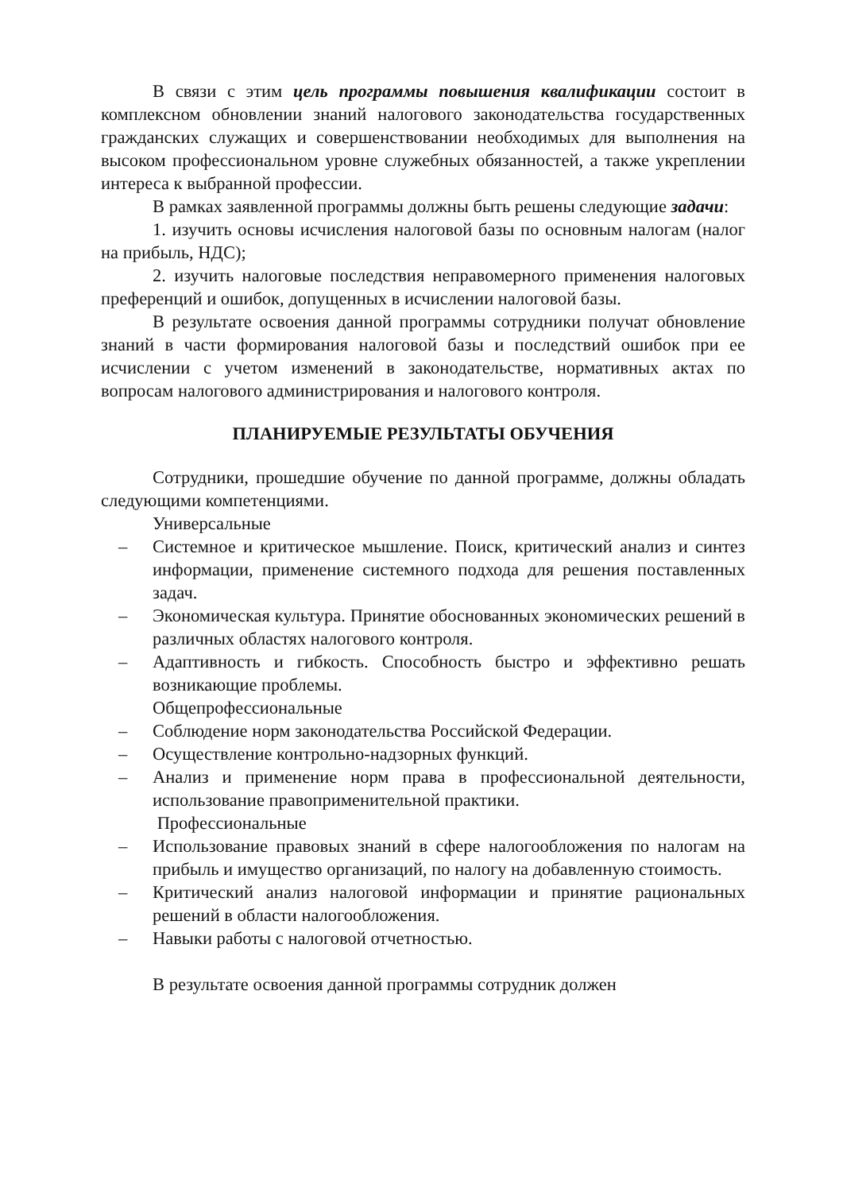В связи с этим цель программы повышения квалификации состоит в комплексном обновлении знаний налогового законодательства государственных гражданских служащих и совершенствовании необходимых для выполнения на высоком профессиональном уровне служебных обязанностей, а также укреплении интереса к выбранной профессии.
В рамках заявленной программы должны быть решены следующие задачи:
1. изучить основы исчисления налоговой базы по основным налогам (налог на прибыль, НДС);
2. изучить налоговые последствия неправомерного применения налоговых преференций и ошибок, допущенных в исчислении налоговой базы.
В результате освоения данной программы сотрудники получат обновление знаний в части формирования налоговой базы и последствий ошибок при ее исчислении с учетом изменений в законодательстве, нормативных актах по вопросам налогового администрирования и налогового контроля.
ПЛАНИРУЕМЫЕ РЕЗУЛЬТАТЫ ОБУЧЕНИЯ
Сотрудники, прошедшие обучение по данной программе, должны обладать следующими компетенциями.
Универсальные
– Системное и критическое мышление. Поиск, критический анализ и синтез информации, применение системного подхода для решения поставленных задач.
– Экономическая культура. Принятие обоснованных экономических решений в различных областях налогового контроля.
– Адаптивность и гибкость. Способность быстро и эффективно решать возникающие проблемы.
Общепрофессиональные
– Соблюдение норм законодательства Российской Федерации.
– Осуществление контрольно-надзорных функций.
– Анализ и применение норм права в профессиональной деятельности, использование правоприменительной практики.
Профессиональные
– Использование правовых знаний в сфере налогообложения по налогам на прибыль и имущество организаций, по налогу на добавленную стоимость.
– Критический анализ налоговой информации и принятие рациональных решений в области налогообложения.
– Навыки работы с налоговой отчетностью.
В результате освоения данной программы сотрудник должен